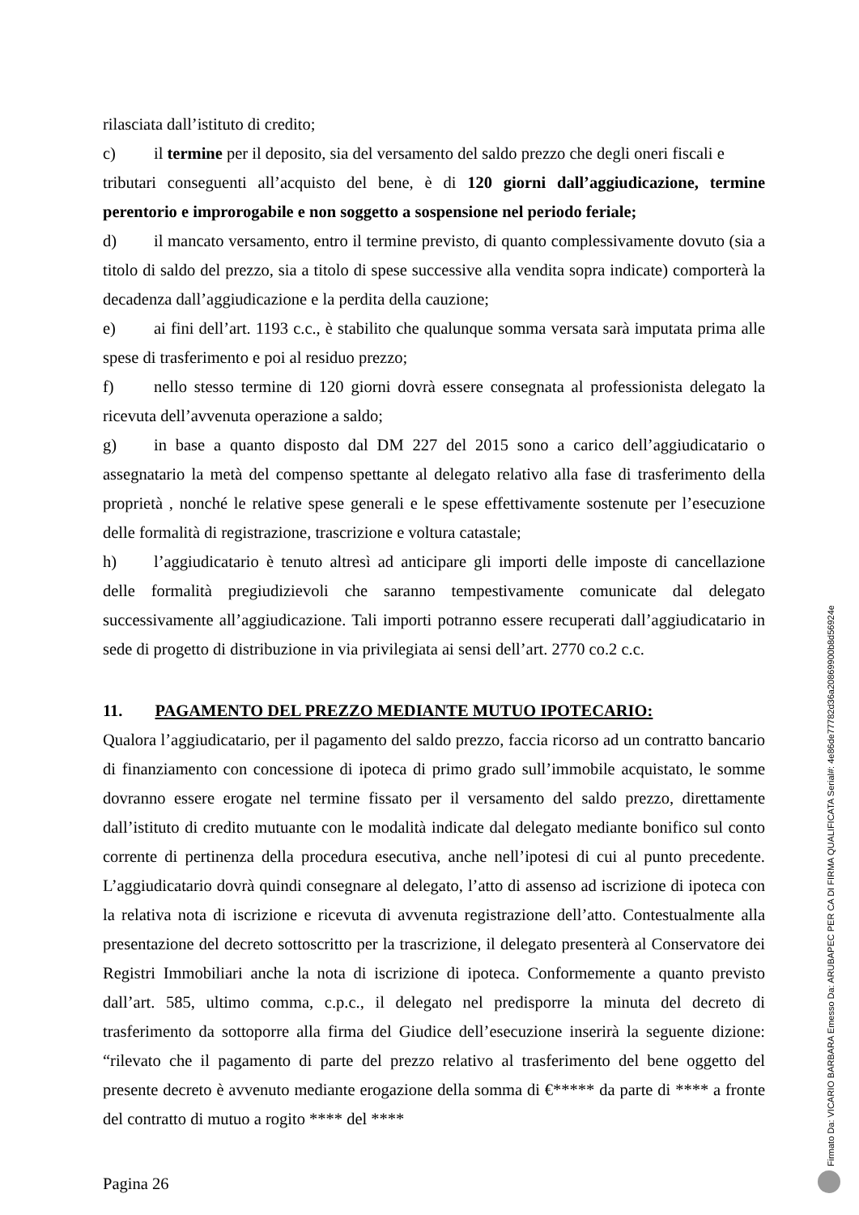rilasciata dall’istituto di credito;
c) il termine per il deposito, sia del versamento del saldo prezzo che degli oneri fiscali e
tributari conseguenti all’acquisto del bene, è di 120 giorni dall’aggiudicazione, termine perentorio e improrogabile e non soggetto a sospensione nel periodo feriale;
d) il mancato versamento, entro il termine previsto, di quanto complessivamente dovuto (sia a titolo di saldo del prezzo, sia a titolo di spese successive alla vendita sopra indicate) comporterà la decadenza dall’aggiudicazione e la perdita della cauzione;
e) ai fini dell’art. 1193 c.c., è stabilito che qualunque somma versata sarà imputata prima alle spese di trasferimento e poi al residuo prezzo;
f) nello stesso termine di 120 giorni dovrà essere consegnata al professionista delegato la ricevuta dell’avvenuta operazione a saldo;
g) in base a quanto disposto dal DM 227 del 2015 sono a carico dell’aggiudicatario o assegnatario la metà del compenso spettante al delegato relativo alla fase di trasferimento della proprietà , nonché le relative spese generali e le spese effettivamente sostenute per l’esecuzione delle formalità di registrazione, trascrizione e voltura catastale;
h) l’aggiudicatario è tenuto altresì ad anticipare gli importi delle imposte di cancellazione delle formalità pregiudizievoli che saranno tempestivamente comunicate dal delegato successivamente all’aggiudicazione. Tali importi potranno essere recuperati dall’aggiudicatario in sede di progetto di distribuzione in via privilegiata ai sensi dell’art. 2770 co.2 c.c.
11. PAGAMENTO DEL PREZZO MEDIANTE MUTUO IPOTECARIO:
Qualora l’aggiudicatario, per il pagamento del saldo prezzo, faccia ricorso ad un contratto bancario di finanziamento con concessione di ipoteca di primo grado sull’immobile acquistato, le somme dovranno essere erogate nel termine fissato per il versamento del saldo prezzo, direttamente dall’istituto di credito mutuante con le modalità indicate dal delegato mediante bonifico sul conto corrente di pertinenza della procedura esecutiva, anche nell’ipotesi di cui al punto precedente. L’aggiudicatario dovrà quindi consegnare al delegato, l’atto di assenso ad iscrizione di ipoteca con la relativa nota di iscrizione e ricevuta di avvenuta registrazione dell’atto. Contestualmente alla presentazione del decreto sottoscritto per la trascrizione, il delegato presenterà al Conservatore dei Registri Immobiliari anche la nota di iscrizione di ipoteca. Conformemente a quanto previsto dall’art. 585, ultimo comma, c.p.c., il delegato nel predisporre la minuta del decreto di trasferimento da sottoporre alla firma del Giudice dell’esecuzione inserirà la seguente dizione: “rilevato che il pagamento di parte del prezzo relativo al trasferimento del bene oggetto del presente decreto è avvenuto mediante erogazione della somma di €***** da parte di **** a fronte del contratto di mutuo a rogito **** del ****
Pagina 26
Firmato Da: VICARIO BARBARA Emesso Da: ARUBAPEC PER CA DI FIRMA QUALIFICATA Serial#: 4e86de77782d36a20869900b8d56924e